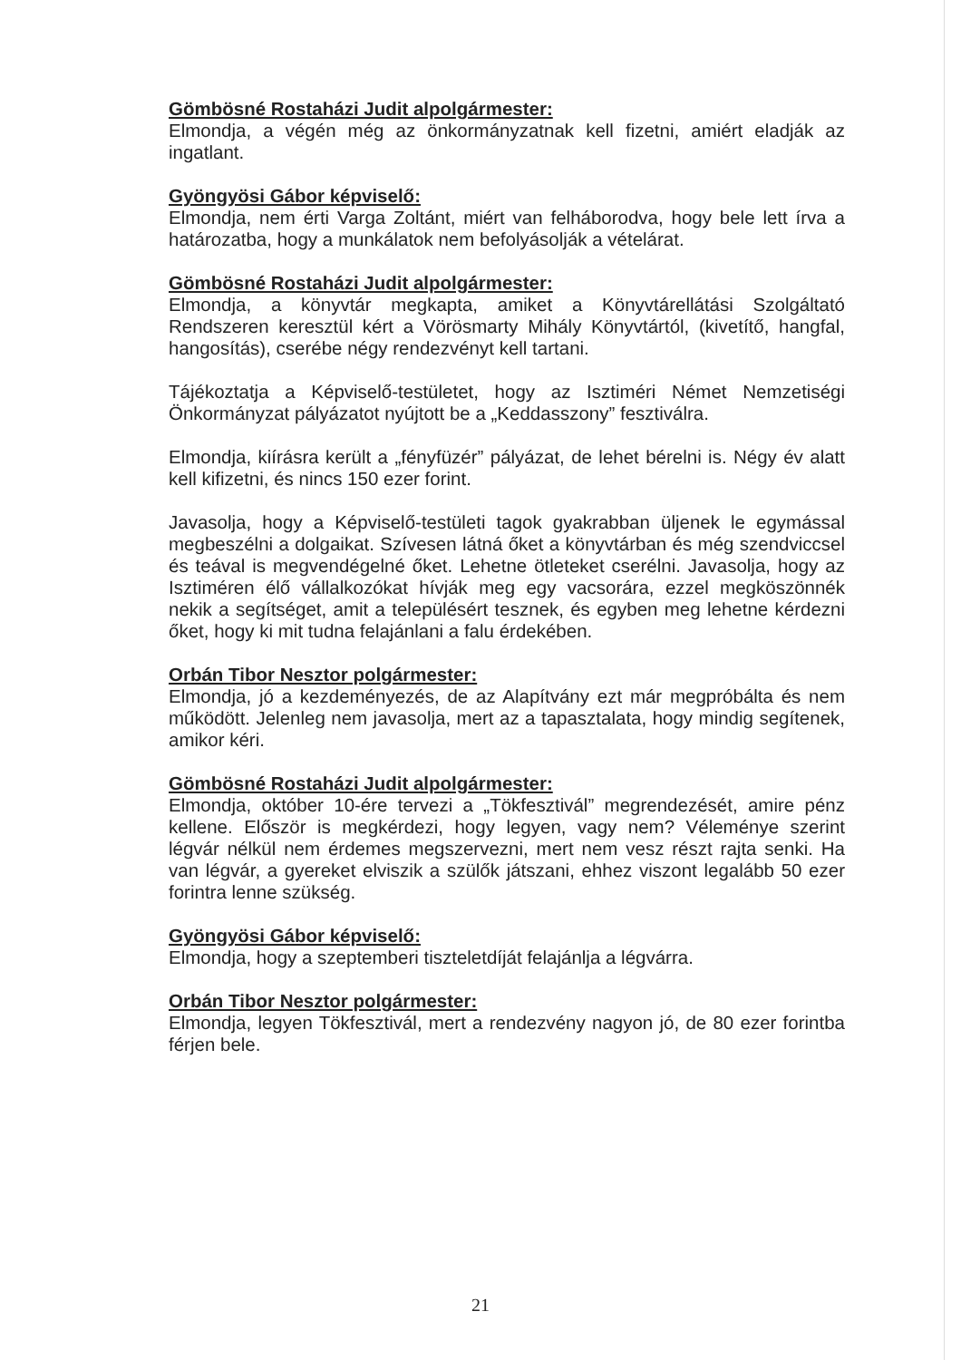Gömbösné Rostaházi Judit alpolgármester:
Elmondja, a végén még az önkormányzatnak kell fizetni, amiért eladják az ingatlant.
Gyöngyösi Gábor képviselő:
Elmondja, nem érti Varga Zoltánt, miért van felháborodva, hogy bele lett írva a határozatba, hogy a munkálatok nem befolyásolják a vételárat.
Gömbösné Rostaházi Judit alpolgármester:
Elmondja, a könyvtár megkapta, amiket a Könyvtárellátási Szolgáltató Rendszeren keresztül kért a Vörösmarty Mihály Könyvtártól, (kivetítő, hangfal, hangosítás), cserébe négy rendezvényt kell tartani.
Tájékoztatja a Képviselő-testületet, hogy az Isztiméri Német Nemzetiségi Önkormányzat pályázatot nyújtott be a „Keddasszony” fesztiválra.
Elmondja, kiírásra került a „fényfüzér” pályázat, de lehet bérelni is. Négy év alatt kell kifizetni, és nincs 150 ezer forint.
Javasolja, hogy a Képviselő-testületi tagok gyakrabban üljenek le egymással megbeszélni a dolgaikat. Szívesen látná őket a könyvtárban és még szendviccsel és teával is megvendégelné őket. Lehetne ötleteket cserélni. Javasolja, hogy az Isztiméren élő vállalkozókat hívják meg egy vacsorára, ezzel megköszönnék nekik a segítséget, amit a településért tesznek, és egyben meg lehetne kérdezni őket, hogy ki mit tudna felajánlani a falu érdekében.
Orbán Tibor Nesztor polgármester:
Elmondja, jó a kezdeményezés, de az Alapítvány ezt már megpróbálta és nem működött. Jelenleg nem javasolja, mert az a tapasztalata, hogy mindig segítenek, amikor kéri.
Gömbösné Rostaházi Judit alpolgármester:
Elmondja, október 10-ére tervezi a „Tökfesztivál” megrendezését, amire pénz kellene. Először is megkérdezi, hogy legyen, vagy nem? Véleménye szerint légvár nélkül nem érdemes megszervezni, mert nem vesz részt rajta senki. Ha van légvár, a gyereket elviszik a szülők játszani, ehhez viszont legalább 50 ezer forintra lenne szükség.
Gyöngyösi Gábor képviselő:
Elmondja, hogy a szeptemberi tiszteletdíját felajánlja a légvárra.
Orbán Tibor Nesztor polgármester:
Elmondja, legyen Tökfesztivál, mert a rendezvény nagyon jó, de 80 ezer forintba férjen bele.
21